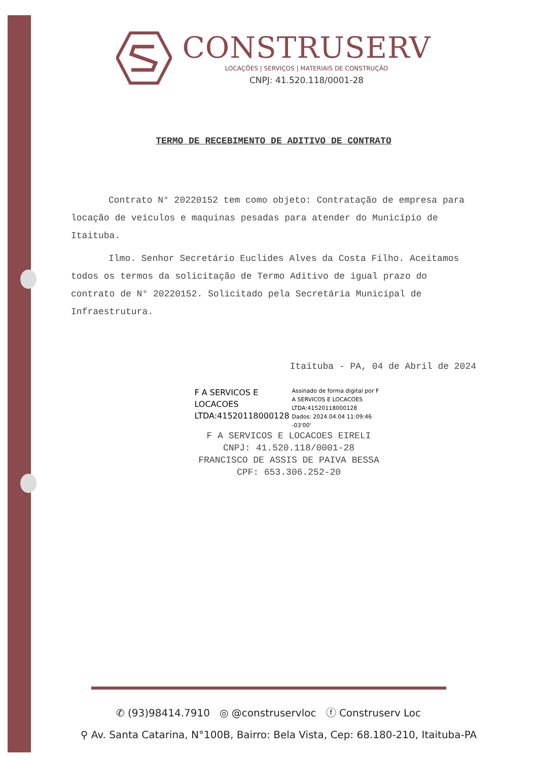CONSTRUSERV
LOCAÇÕES | SERVIÇOS | MATERIAIS DE CONSTRUÇÃO
CNPJ: 41.520.118/0001-28
TERMO DE RECEBIMENTO DE ADITIVO DE CONTRATO
Contrato N° 20220152 tem como objeto: Contratação de empresa para locação de veículos e maquinas pesadas para atender do Município de Itaituba.
Ilmo. Senhor Secretário Euclides Alves da Costa Filho. Aceitamos todos os termos da solicitação de Termo Aditivo de igual prazo do contrato de N° 20220152. Solicitado pela Secretária Municipal de Infraestrutura.
Itaituba - PA, 04 de Abril de 2024
F A SERVICOS E LOCACOES LTDA:41520118000128
Assinado de forma digital por F A SERVICOS E LOCACOES LTDA:41520118000128
Dados: 2024.04.04 11:09:46 -03'00'
F A SERVICOS E LOCACOES EIRELI
CNPJ: 41.520.118/0001-28
FRANCISCO DE ASSIS DE PAIVA BESSA
CPF: 653.306.252-20
✆ (93)98414.7910 ◎ @construservloc ⓕ Construserv Loc
⚲ Av. Santa Catarina, N°100B, Bairro: Bela Vista, Cep: 68.180-210, Itaituba-PA